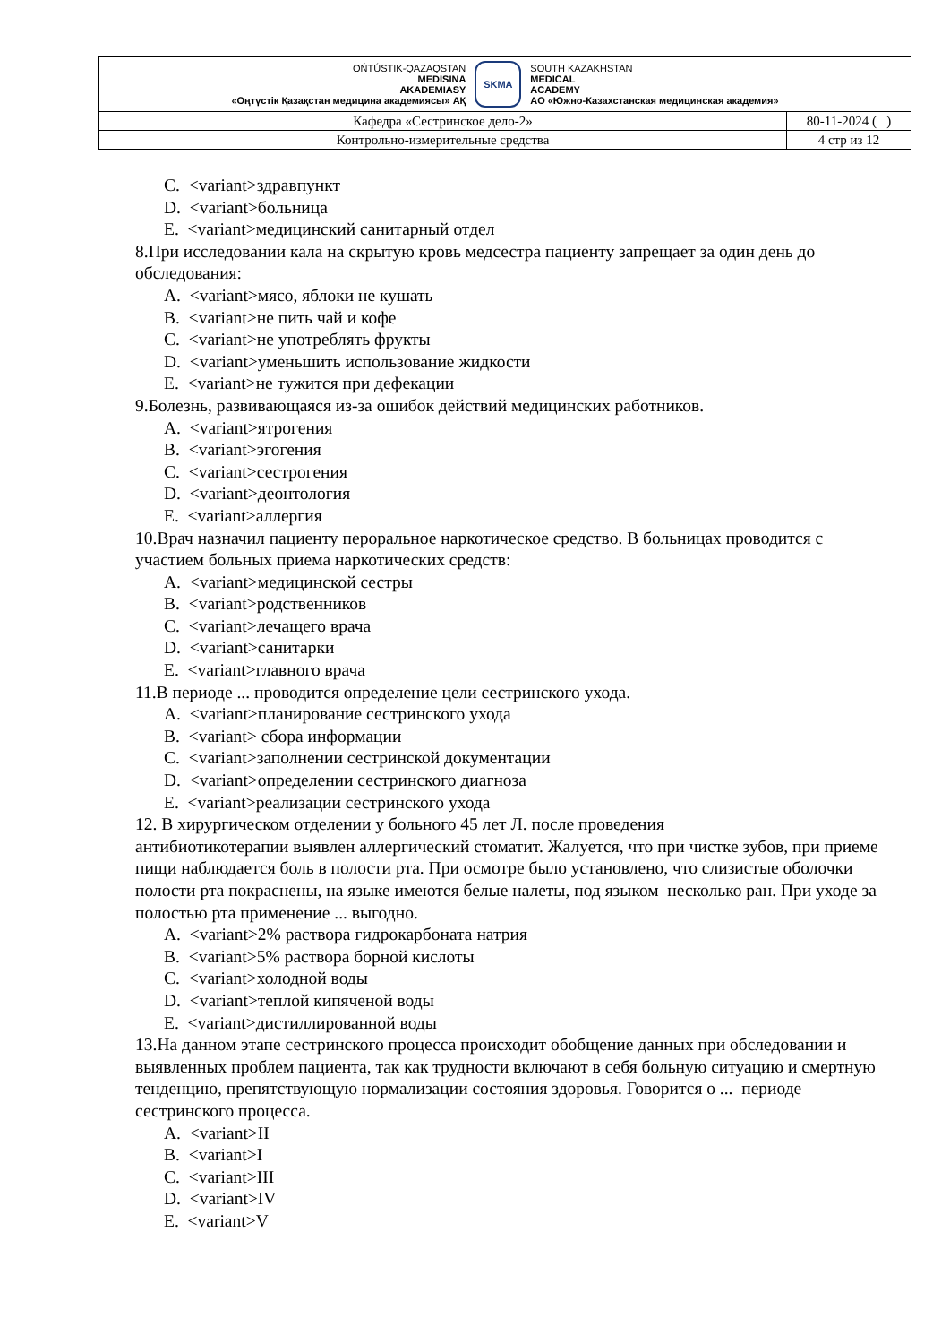| OŃTÚSTIK-QAZAQSTAN MEDISINA AKADEMIASY «Оңтүстік Қазақстан медицина академиясы» АҚ SKMA SOUTH KAZAKHSTAN MEDICAL ACADEMY АО «Южно-Казахстанская медицинская академия» | |
| Кафедра «Сестринское дело-2» | 80-11-2024 ( ) |
| Контрольно-измерительные средства | 4 стр из 12 |
C. <variant>здравпункт
D. <variant>больница
E. <variant>медицинский санитарный отдел
8.При исследовании кала на скрытую кровь медсестра пациенту запрещает за один день до обследования:
A. <variant>мясо, яблоки не кушать
B. <variant>не пить чай и кофе
C. <variant>не употреблять фрукты
D. <variant>уменьшить использование жидкости
E. <variant>не тужится при дефекации
9.Болезнь, развивающаяся из-за ошибок действий медицинских работников.
A. <variant>ятрогения
B. <variant>эгогения
C. <variant>сестрогения
D. <variant>деонтология
E. <variant>аллергия
10.Врач назначил пациенту пероральное наркотическое средство. В больницах проводится с участием больных приема наркотических средств:
A. <variant>медицинской сестры
B. <variant>родственников
C. <variant>лечащего врача
D. <variant>санитарки
E. <variant>главного врача
11.В периоде ... проводится определение цели сестринского ухода.
A. <variant>планирование сестринского ухода
B. <variant> сбора информации
C. <variant>заполнении сестринской документации
D. <variant>определении сестринского диагноза
E. <variant>реализации сестринского ухода
12. В хирургическом отделении у больного 45 лет Л. после проведения
антибиотикотерапии выявлен аллергический стоматит. Жалуется, что при чистке зубов, при приеме пищи наблюдается боль в полости рта. При осмотре было установлено, что слизистые оболочки полости рта покраснены, на языке имеются белые налеты, под языком несколько ран. При уходе за полостью рта применение ... выгодно.
A. <variant>2% раствора гидрокарбоната натрия
B. <variant>5% раствора борной кислоты
C. <variant>холодной воды
D. <variant>теплой кипяченой воды
E. <variant>дистиллированной воды
13.На данном этапе сестринского процесса происходит обобщение данных при обследовании и выявленных проблем пациента, так как трудности включают в себя больную ситуацию и смертную тенденцию, препятствующую нормализации состояния здоровья. Говорится о ... периоде сестринского процесса.
A. <variant>II
B. <variant>I
C. <variant>III
D. <variant>IV
E. <variant>V